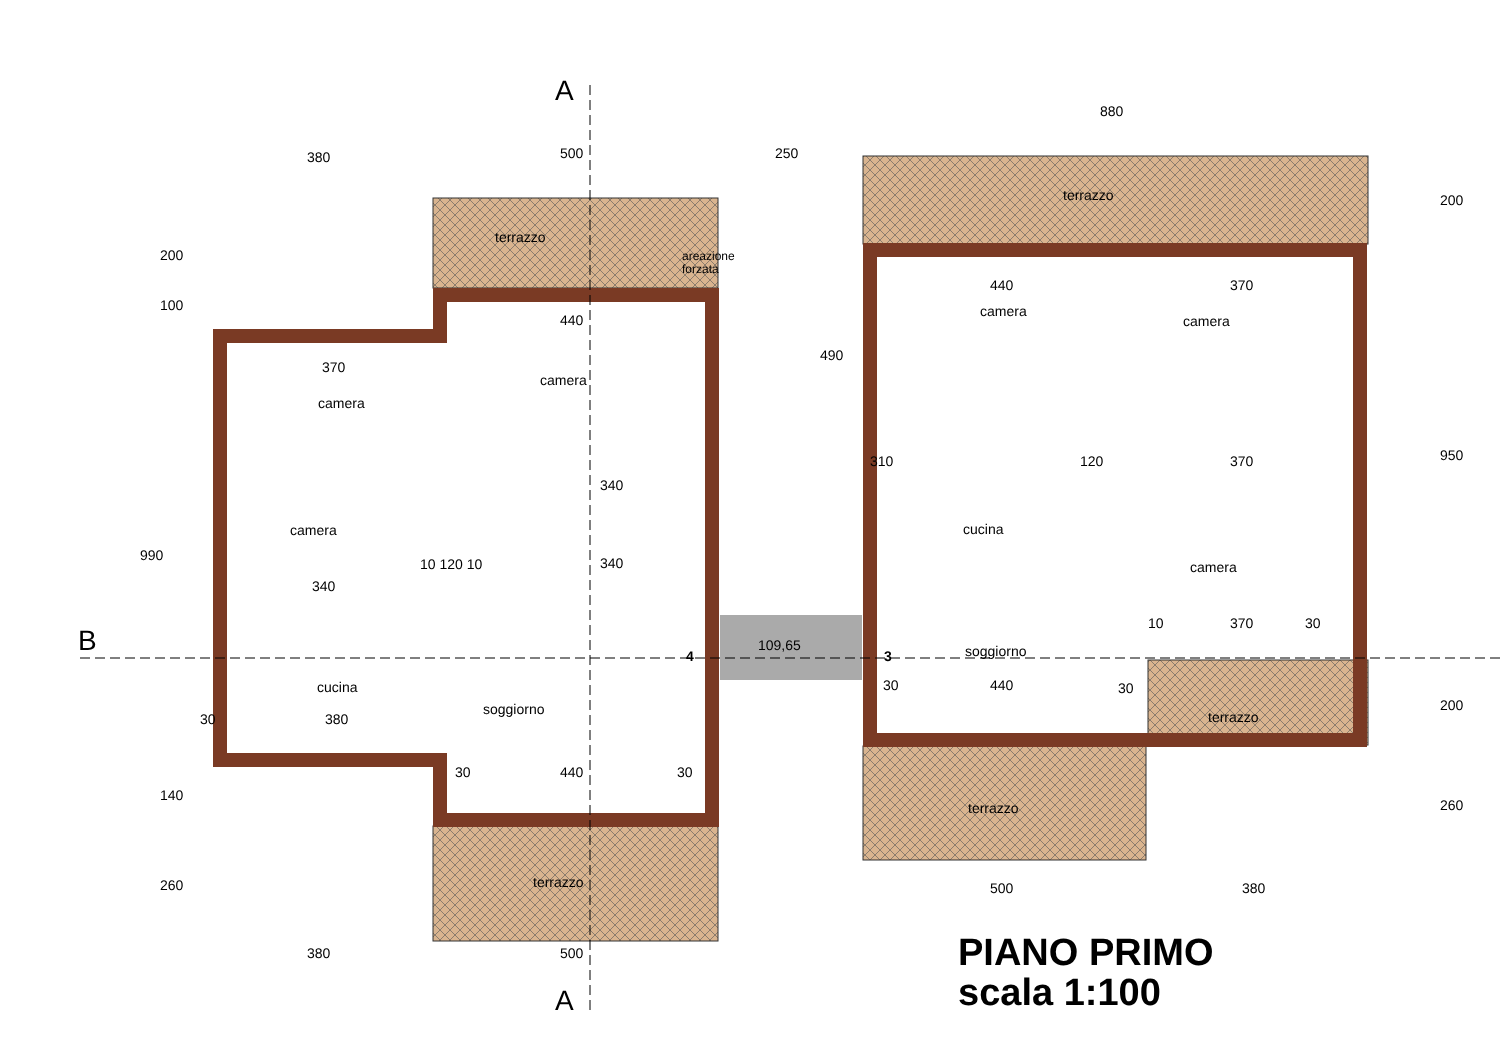A
A
B
380
500
250
880
terrazzo
areazione
forzata
440
370
camera
camera
340
camera
340
10 120 10
340
cucina
soggiorno
380
30
30
440
30
terrazzo
380
500
109,65
4
3
terrazzo
440
370
camera
camera
310
120
370
cucina
camera
10
370
30
soggiorno
30
440
30
terrazzo
terrazzo
500
380
200
100
990
140
260
490
200
950
200
260
PIANO PRIMO
scala 1:100